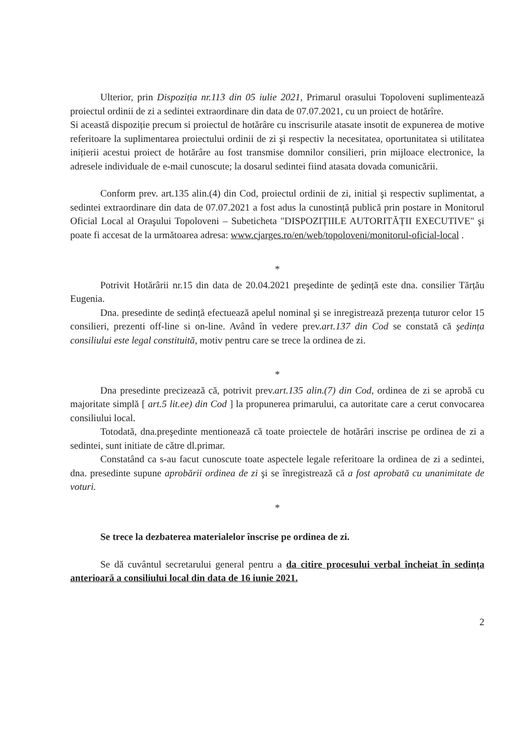Ulterior, prin Dispoziția nr.113 din 05 iulie 2021, Primarul orasului Topoloveni suplimentează proiectul ordinii de zi a sedintei extraordinare din data de 07.07.2021, cu un proiect de hotărîre.
Si această dispoziție precum si proiectul de hotărâre cu inscrisurile atasate insotit de expunerea de motive referitoare la suplimentarea proiectului ordinii de zi şi respectiv la necesitatea, oportunitatea si utilitatea inițierii acestui proiect de hotărâre au fost transmise domnilor consilieri, prin mijloace electronice, la adresele individuale de e-mail cunoscute; la dosarul sedintei fiind atasata dovada comunicării.
Conform prev. art.135 alin.(4) din Cod, proiectul ordinii de zi, initial şi respectiv suplimentat, a sedintei extraordinare din data de 07.07.2021 a fost adus la cunostință publică prin postare in Monitorul Oficial Local al Oraşului Topoloveni – Subeticheta "DISPOZIȚIILE AUTORITĂȚII EXECUTIVE" şi poate fi accesat de la următoarea adresa: www.cjarges.ro/en/web/topoloveni/monitorul-oficial-local .
*
Potrivit Hotărârii nr.15 din data de 20.04.2021 preşedinte de şedință este dna. consilier Tărțău Eugenia.
Dna. presedinte de sedință efectuează apelul nominal şi se inregistrează prezența tuturor celor 15 consilieri, prezenti off-line si on-line. Având în vedere prev.art.137 din Cod se constată că şedința consiliului este legal constituită, motiv pentru care se trece la ordinea de zi.
*
Dna presedinte precizează că, potrivit prev.art.135 alin.(7) din Cod, ordinea de zi se aprobă cu majoritate simplă [ art.5 lit.ee) din Cod ] la propunerea primarului, ca autoritate care a cerut convocarea consiliului local.
Totodată, dna.preşedinte mentionează că toate proiectele de hotărâri inscrise pe ordinea de zi a sedintei, sunt initiate de către dl.primar.
Constatând ca s-au facut cunoscute toate aspectele legale referitoare la ordinea de zi a sedintei, dna. presedinte supune aprobării ordinea de zi şi se înregistrează că a fost aprobată cu unanimitate de voturi.
*
Se trece la dezbaterea materialelor înscrise pe ordinea de zi.
Se dă cuvântul secretarului general pentru a da citire procesului verbal încheiat în sedința anterioară a consiliului local din data de 16 iunie 2021.
2